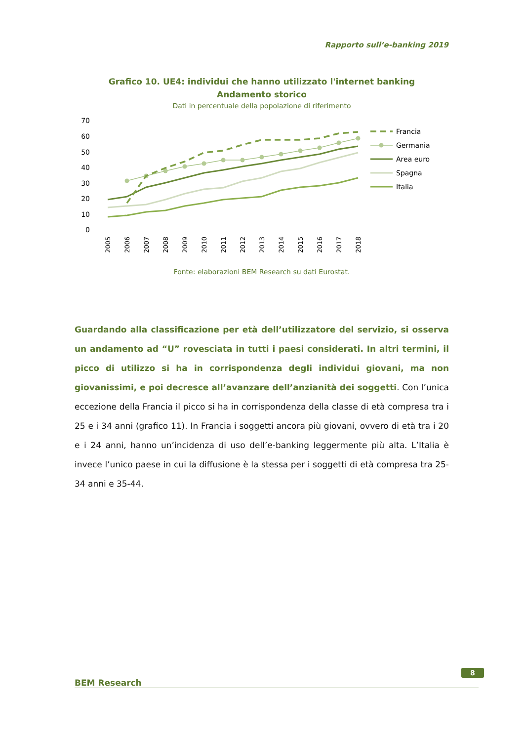Rapporto sull’e-banking 2019
Grafico 10. UE4: individui che hanno utilizzato l'internet banking
Andamento storico
Dati in percentuale della popolazione di riferimento
70
60
50
40
30
20
10
0
2005
2006
2007
2008
2009
2010
2011
2012
2013
2014
2015
2016
2017
2018
Francia
Germania
Area euro
Spagna
Italia
Fonte: elaborazioni BEM Research su dati Eurostat.
Guardando alla classificazione per età dell’utilizzatore del servizio, si osserva un andamento ad “U” rovesciata in tutti i paesi considerati. In altri termini, il picco di utilizzo si ha in corrispondenza degli individui giovani, ma non giovanissimi, e poi decresce all’avanzare dell’anzianità dei soggetti. Con l’unica eccezione della Francia il picco si ha in corrispondenza della classe di età compresa tra i 25 e i 34 anni (grafico 11). In Francia i soggetti ancora più giovani, ovvero di età tra i 20 e i 24 anni, hanno un’incidenza di uso dell’e-banking leggermente più alta. L’Italia è invece l’unico paese in cui la diffusione è la stessa per i soggetti di età compresa tra 25-34 anni e 35-44.
8
BEM Research